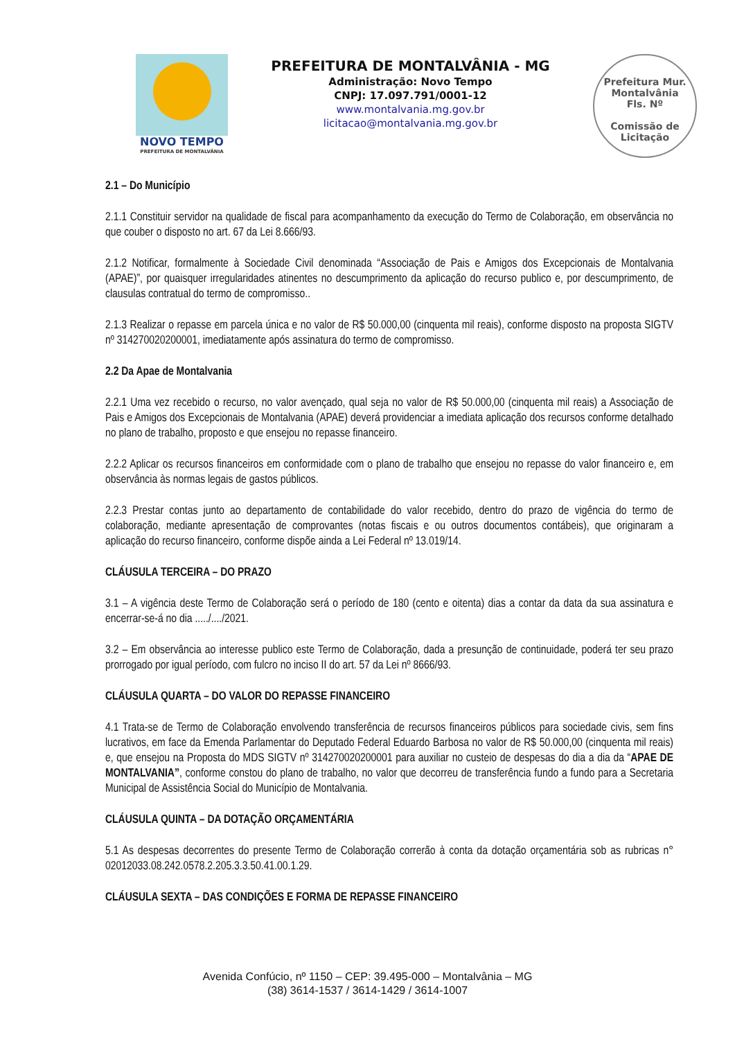NOVO TEMPO
PREFEITURA DE MONTALVÂNIA
PREFEITURA DE MONTALVÂNIA - MG
Administração: Novo Tempo
CNPJ: 17.097.791/0001-12
www.montalvania.mg.gov.br
licitacao@montalvania.mg.gov.br
Prefeitura Mur. Montalvânia
Fls. Nº
Comissão de Licitação
2.1 – Do Município
2.1.1 Constituir servidor na qualidade de fiscal para acompanhamento da execução do Termo de Colaboração, em observância no que couber o disposto no art. 67 da Lei 8.666/93.
2.1.2 Notificar, formalmente à Sociedade Civil denominada “Associação de Pais e Amigos dos Excepcionais de Montalvania (APAE)”, por quaisquer irregularidades atinentes no descumprimento da aplicação do recurso publico e, por descumprimento, de clausulas contratual do termo de compromisso..
2.1.3 Realizar o repasse em parcela única e no valor de R$ 50.000,00 (cinquenta mil reais), conforme disposto na proposta SIGTV nº 314270020200001, imediatamente após assinatura do termo de compromisso.
2.2 Da Apae de Montalvania
2.2.1 Uma vez recebido o recurso, no valor avençado, qual seja no valor de R$ 50.000,00 (cinquenta mil reais) a Associação de Pais e Amigos dos Excepcionais de Montalvania (APAE) deverá providenciar a imediata aplicação dos recursos conforme detalhado no plano de trabalho, proposto e que ensejou no repasse financeiro.
2.2.2 Aplicar os recursos financeiros em conformidade com o plano de trabalho que ensejou no repasse do valor financeiro e, em observância às normas legais de gastos públicos.
2.2.3 Prestar contas junto ao departamento de contabilidade do valor recebido, dentro do prazo de vigência do termo de colaboração, mediante apresentação de comprovantes (notas fiscais e ou outros documentos contábeis), que originaram a aplicação do recurso financeiro, conforme dispõe ainda a Lei Federal nº 13.019/14.
CLÁUSULA TERCEIRA – DO PRAZO
3.1 – A vigência deste Termo de Colaboração será o período de 180 (cento e oitenta) dias a contar da data da sua assinatura e encerrar-se-á no dia ...../..../2021.
3.2 – Em observância ao interesse publico este Termo de Colaboração, dada a presunção de continuidade, poderá ter seu prazo prorrogado por igual período, com fulcro no inciso II do art. 57 da Lei nº 8666/93.
CLÁUSULA QUARTA – DO VALOR DO REPASSE FINANCEIRO
4.1 Trata-se de Termo de Colaboração envolvendo transferência de recursos financeiros públicos para sociedade civis, sem fins lucrativos, em face da Emenda Parlamentar do Deputado Federal Eduardo Barbosa no valor de R$ 50.000,00 (cinquenta mil reais) e, que ensejou na Proposta do MDS SIGTV nº 314270020200001 para auxiliar no custeio de despesas do dia a dia da “APAE DE MONTALVANIA”, conforme constou do plano de trabalho, no valor que decorreu de transferência fundo a fundo para a Secretaria Municipal de Assistência Social do Município de Montalvania.
CLÁUSULA QUINTA – DA DOTAÇÃO ORÇAMENTÁRIA
5.1 As despesas decorrentes do presente Termo de Colaboração correrão à conta da dotação orçamentária sob as rubricas n° 02012033.08.242.0578.2.205.3.3.50.41.00.1.29.
CLÁUSULA SEXTA – DAS CONDIÇÕES E FORMA DE REPASSE FINANCEIRO
Avenida Confúcio, nº 1150 – CEP: 39.495-000 – Montalvânia – MG
(38) 3614-1537 / 3614-1429 / 3614-1007